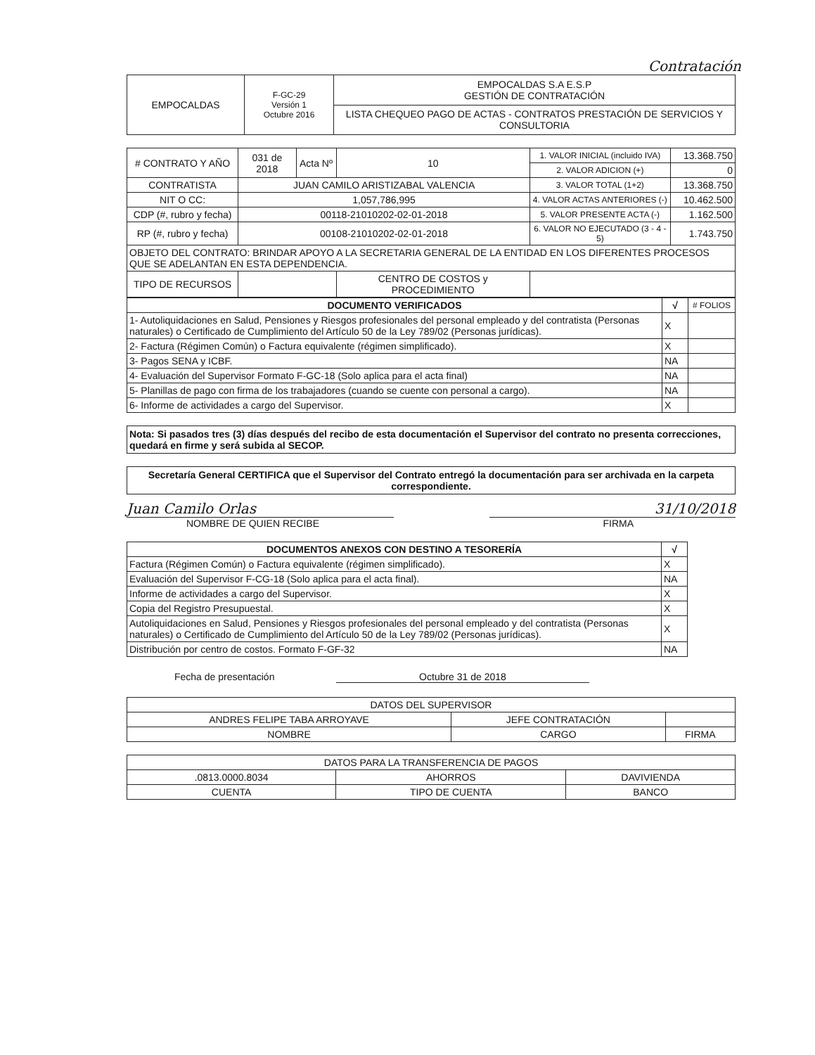Contratación
| EMPOCALDAS | F-GC-29 Versión 1 Octubre 2016 | EMPOCALDAS S.A E.S.P GESTIÓN DE CONTRATACIÓN |
| | | LISTA CHEQUEO PAGO DE ACTAS - CONTRATOS PRESTACIÓN DE SERVICIOS Y CONSULTORIA |
| # CONTRATO Y AÑO | 031 de 2018 | Acta Nº | 10 | 1. VALOR INICIAL (incluido IVA) | 13.368.750 |
| | | | | 2. VALOR ADICION (+) | 0 |
| CONTRATISTA | JUAN CAMILO ARISTIZABAL VALENCIA | | | 3. VALOR TOTAL (1+2) | 13.368.750 |
| NIT O CC: | 1,057,786,995 | | | 4. VALOR ACTAS ANTERIORES (-) | 10.462.500 |
| CDP (#, rubro y fecha) | 00118-21010202-02-01-2018 | | | 5. VALOR PRESENTE ACTA (-) | 1.162.500 |
| RP (#, rubro y fecha) | 00108-21010202-02-01-2018 | | | 6. VALOR NO EJECUTADO (3 - 4 - 5) | 1.743.750 |
| OBJETO DEL CONTRATO: BRINDAR APOYO A LA SECRETARIA GENERAL DE LA ENTIDAD EN LOS DIFERENTES PROCESOS QUE SE ADELANTAN EN ESTA DEPENDENCIA. | | | | | |
| TIPO DE RECURSOS | | | CENTRO DE COSTOS y PROCEDIMIENTO | | |
| DOCUMENTO VERIFICADOS | √ | # FOLIOS |
| --- | --- | --- |
| 1- Autoliquidaciones en Salud, Pensiones y Riesgos profesionales del personal empleado y del contratista (Personas naturales) o Certificado de Cumplimiento del Artículo 50 de la Ley 789/02 (Personas jurídicas). | X | |
| 2- Factura (Régimen Común) o Factura equivalente (régimen simplificado). | X | |
| 3- Pagos SENA y ICBF. | NA | |
| 4- Evaluación del Supervisor Formato F-GC-18 (Solo aplica para el acta final) | NA | |
| 5- Planillas de pago con firma de los trabajadores (cuando se cuente con personal a cargo). | NA | |
| 6- Informe de actividades a cargo del Supervisor. | X | |
Nota: Si pasados tres (3) días después del recibo de esta documentación el Supervisor del contrato no presenta correcciones, quedará en firme y será subida al SECOP.
Secretaría General CERTIFICA que el Supervisor del Contrato entregó la documentación para ser archivada en la carpeta correspondiente.
Juan Camilo Orlas 31/10/2018
NOMBRE DE QUIEN RECIBE FIRMA
| DOCUMENTOS ANEXOS CON DESTINO A TESORERÍA | √ |
| --- | --- |
| Factura (Régimen Común) o Factura equivalente (régimen simplificado). | X |
| Evaluación del Supervisor F-CG-18 (Solo aplica para el acta final). | NA |
| Informe de actividades a cargo del Supervisor. | X |
| Copia del Registro Presupuestal. | X |
| Autoliquidaciones en Salud, Pensiones y Riesgos profesionales del personal empleado y del contratista (Personas naturales) o Certificado de Cumplimiento del Artículo 50 de la Ley 789/02 (Personas jurídicas). | X |
| Distribución por centro de costos. Formato F-GF-32 | NA |
Fecha de presentación Octubre 31 de 2018
| DATOS DEL SUPERVISOR | | |
| ANDRES FELIPE TABA ARROYAVE | JEFE CONTRATACIÓN | |
| NOMBRE | CARGO | FIRMA |
| DATOS PARA LA TRANSFERENCIA DE PAGOS | | |
| .0813.0000.8034 | AHORROS | DAVIVIENDA |
| CUENTA | TIPO DE CUENTA | BANCO |